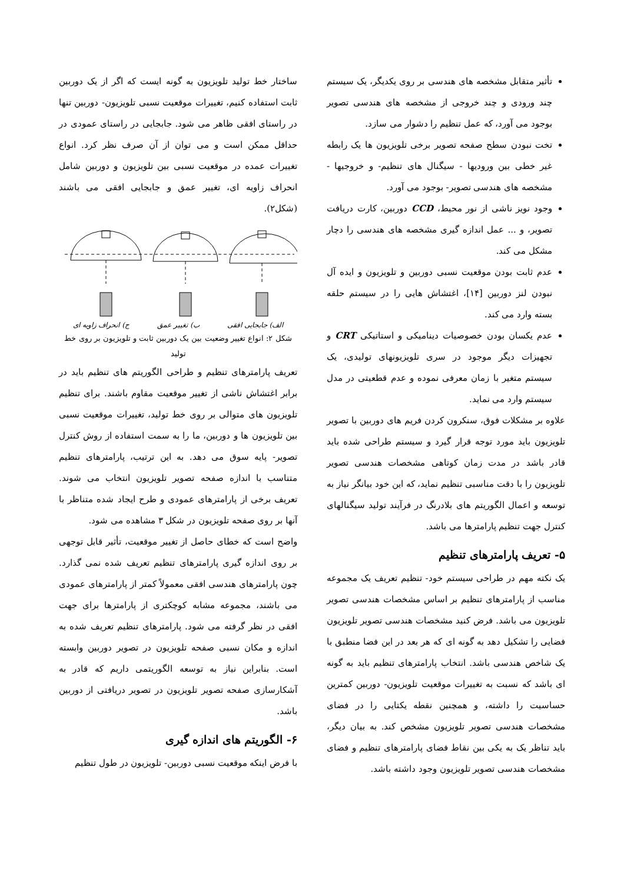تأثیر متقابل مشخصه های هندسی بر روی یکدیگر، یک سیستم چند ورودی و چند خروجی از مشخصه های هندسی تصویر بوجود می آورد، که عمل تنظیم را دشوار می سازد.
تخت نبودن سطح صفحه تصویر برخی تلویزیون ها یک رابطه غیر خطی بین ورودیها - سیگنال های تنظیم- و خروجیها - مشخصه های هندسی تصویر- بوجود می آورد.
وجود نویز ناشی از نور محیط، CCD دوربین، کارت دریافت تصویر، و ... عمل اندازه گیری مشخصه های هندسی را دچار مشکل می کند.
عدم ثابت بودن موقعیت نسبی دوربین و تلویزیون و ایده آل نبودن لنز دوربین [۱۴]، اغتشاش هایی را در سیستم حلقه بسته وارد می کند.
عدم یکسان بودن خصوصیات دینامیکی و استاتیکی CRT و تجهیزات دیگر موجود در سری تلویزیونهای تولیدی، یک سیستم متغیر با زمان معرفی نموده و عدم قطعیتی در مدل سیستم وارد می نماید.
علاوه بر مشکلات فوق، سنکرون کردن فریم های دوربین با تصویر تلویزیون باید مورد توجه قرار گیرد و سیستم طراحی شده باید قادر باشد در مدت زمان کوتاهی مشخصات هندسی تصویر تلویزیون را با دقت مناسبی تنظیم نماید، که این خود بیانگر نیاز به توسعه و اعمال الگوریتم های بلادرنگ در فرآیند تولید سیگنالهای کنترل جهت تنظیم پارامترها می باشد.
۵- تعریف پارامترهای تنظیم
یک نکته مهم در طراحی سیستم خود- تنظیم تعریف یک مجموعه مناسب از پارامترهای تنظیم بر اساس مشخصات هندسی تصویر تلویزیون می باشد. فرض کنید مشخصات هندسی تصویر تلویزیون فضایی را تشکیل دهد به گونه ای که هر بعد در این فضا منطبق با یک شاخص هندسی باشد. انتخاب پارامترهای تنظیم باید به گونه ای باشد که نسبت به تغییرات موقعیت تلویزیون- دوربین کمترین حساسیت را داشته، و همچنین نقطه یکتایی را در فضای مشخصات هندسی تصویر تلویزیون مشخص کند. به بیان دیگر، باید تناظر یک به یکی بین نقاط فضای پارامترهای تنظیم و فضای مشخصات هندسی تصویر تلویزیون وجود داشته باشد.
ساختار خط تولید تلویزیون به گونه ایست که اگر از یک دوربین ثابت استفاده کنیم، تغییرات موقعیت نسبی تلویزیون- دوربین تنها در راستای افقی ظاهر می شود. جابجایی در راستای عمودی در حداقل ممکن است و می توان از آن صرف نظر کرد. انواع تغییرات عمده در موقعیت نسبی بین تلویزیون و دوربین شامل انحراف زاویه ای، تغییر عمق و جابجایی افقی می باشند (شکل۲).
الف) جابجایی افقی ب) تغییر عمق ج) انحراف زاویه ای
شکل ۲: انواع تغییر وضعیت بین یک دوربین ثابت و تلویزیون بر روی خط تولید
تعریف پارامترهای تنظیم و طراحی الگوریتم های تنظیم باید در برابر اغتشاش ناشی از تغییر موقعیت مقاوم باشند. برای تنظیم تلویزیون های متوالی بر روی خط تولید، تغییرات موقعیت نسبی بین تلویزیون ها و دوربین، ما را به سمت استفاده از روش کنترل تصویر- پایه سوق می دهد. به این ترتیب، پارامترهای تنظیم متناسب با اندازه صفحه تصویر تلویزیون انتخاب می شوند. تعریف برخی از پارامترهای عمودی و طرح ایجاد شده متناظر با آنها بر روی صفحه تلویزیون در شکل ۳ مشاهده می شود.
واضح است که خطای حاصل از تغییر موقعیت، تأثیر قابل توجهی بر روی اندازه گیری پارامترهای تنظیم تعریف شده نمی گذارد. چون پارامترهای هندسی افقی معمولاً کمتر از پارامترهای عمودی می باشند، مجموعه مشابه کوچکتری از پارامترها برای جهت افقی در نظر گرفته می شود. پارامترهای تنظیم تعریف شده به اندازه و مکان نسبی صفحه تلویزیون در تصویر دوربین وابسته است. بنابراین نیاز به توسعه الگوریتمی داریم که قادر به آشکارسازی صفحه تصویر تلویزیون در تصویر دریافتی از دوربین باشد.
۶- الگوریتم های اندازه گیری
با فرض اینکه موقعیت نسبی دوربین- تلویزیون در طول تنظیم